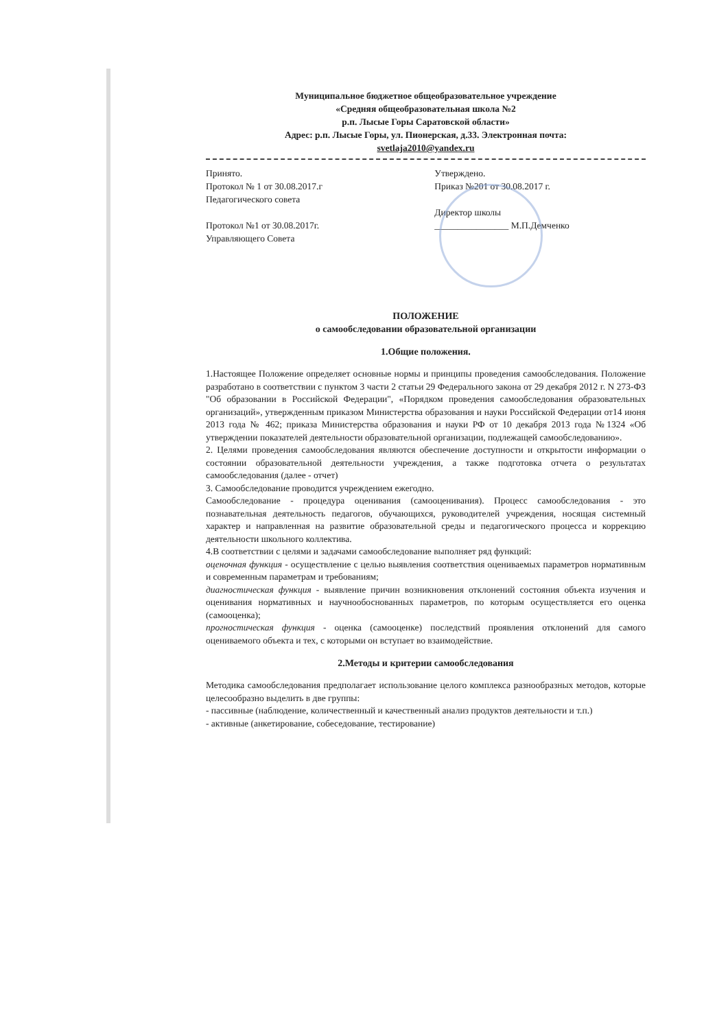Муниципальное бюджетное общеобразовательное учреждение
«Средняя общеобразовательная школа №2
р.п. Лысые Горы Саратовской области»
Адрес: р.п. Лысые Горы, ул. Пионерская, д.33. Электронная почта:
svetlaja2010@yandex.ru
Принято.
Протокол № 1 от 30.08.2017.г
Педагогического совета
Протокол №1 от 30.08.2017г.
Управляющего Совета
Утверждено.
Приказ №201 от 30.08.2017 г.
Директор школы
________________ М.П.Демченко
ПОЛОЖЕНИЕ
о самообследовании образовательной организации
1.Общие положения.
1.Настоящее Положение определяет основные нормы и принципы проведения самообследования. Положение разработано в соответствии с пунктом 3 части 2 статьи 29 Федерального закона от 29 декабря 2012 г. N 273-ФЗ "Об образовании в Российской Федерации", «Порядком проведения самообследования образовательных организаций», утвержденным приказом Министерства образования и науки Российской Федерации от14 июня 2013 года № 462; приказа Министерства образования и науки РФ от 10 декабря 2013 года №1324 «Об утверждении показателей деятельности образовательной организации, подлежащей самообследованию».
2. Целями проведения самообследования являются обеспечение доступности и открытости информации о состоянии образовательной деятельности учреждения, а также подготовка отчета о результатах самообследования (далее - отчет)
3. Самообследование проводится учреждением ежегодно.
Самообследование - процедура оценивания (самооценивания). Процесс самообследования - это познавательная деятельность педагогов, обучающихся, руководителей учреждения, носящая системный характер и направленная на развитие образовательной среды и педагогического процесса и коррекцию деятельности школьного коллектива.
4.В соответствии с целями и задачами самообследование выполняет ряд функций:
оценочная функция - осуществление с целью выявления соответствия оцениваемых параметров нормативным и современным параметрам и требованиям;
диагностическая функция - выявление причин возникновения отклонений состояния объекта изучения и оценивания нормативных и научнообоснованных параметров, по которым осуществляется его оценка (самооценка);
прогностическая функция - оценка (самооценке) последствий проявления отклонений для самого оцениваемого объекта и тех, с которыми он вступает во взаимодействие.
2.Методы и критерии самообследования
Методика самообследования предполагает использование целого комплекса разнообразных методов, которые целесообразно выделить в две группы:
- пассивные (наблюдение, количественный и качественный анализ продуктов деятельности и т.п.)
- активные (анкетирование, собеседование, тестирование)